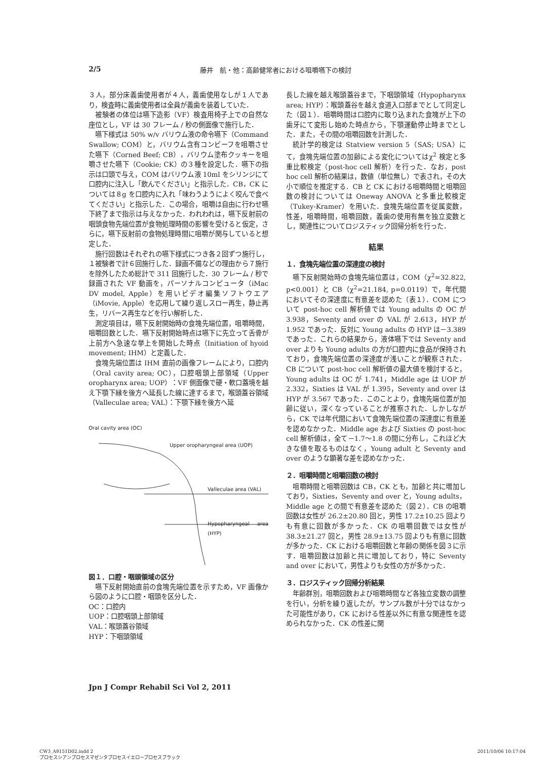2/5 藤井　航・他：高齢健常者における咀嚼嚥下の検討
３人，部分床義歯使用者が４人，義歯使用なしが１人であり，検査時に義歯使用者は全員が義歯を装着していた．
被験者の体位は嚥下造影（VF）検査用椅子上での自然な座位とし，VF は 30 フレーム / 秒の側面像で施行した．
嚥下様式は 50% w/v バリウム液の命令嚥下（Command Swallow; COM）と，バリウム含有コンビーフを咀嚼させた嚥下（Corned Beef; CB），バリウム塗布クッキーを咀嚼させた嚥下（Cookie; CK）の３種を設定した．嚥下の指示は口頭で与え，COM はバリウム液 10ml をシリンジにて口腔内に注入し「飲んでください」と指示した．CB，CK については８g を口腔内に入れ「味わうようによく咬んで食べてください」と指示した．この場合，咀嚼は自由に行わせ嚥下終了まで指示は与えなかった．われわれは，嚥下反射前の咽頭食物先端位置が食物処理時間の影響を受けると仮定，さらに，嚥下反射前の食物処理時間に咀嚼が関与していると想定した．
施行回数はそれぞれの嚥下様式につき各２回ずつ施行し，１被験者で計６回施行した．録画不備などの理由から７施行を除外したため総計で 311 回施行した．30 フレーム / 秒で録画された VF 動画を，パーソナルコンピュータ（iMac DV model, Apple）を用いビデオ編集ソフトウエア（iMovie, Apple）を応用して繰り返しスロー再生，静止再生，リバース再生などを行い解析した．
測定項目は，嚥下反射開始時の食塊先端位置，咀嚼時間，咀嚼回数とした．嚥下反射開始時点は嚥下に先立って舌骨が上前方へ急速な挙上を開始した時点（Initiation of hyoid movement; IHM）と定義した．
食塊先端位置は IHM 直前の画像フレームにより，口腔内（Oral cavity area; OC），口腔咽頭上部領域（Upper oropharynx area; UOP）：VF 側面像で硬・軟口蓋境を越え下顎下縁を後方へ延長した線に達するまで，喉頭蓋谷領域（Valleculae area; VAL）：下顎下縁を後方へ延
Oral cavity area (OC)
Upper oropharyngeal area (UOP)
Valleculae area (VAL)
Hypopharyngeal area (HYP)
図１．口腔・咽頭領域の区分
嚥下反射開始直前の食塊先端位置を示すため，VF 画像から図のように口腔・咽頭を区分した．
OC：口腔内
UOP：口腔咽頭上部領域
VAL：喉頭蓋谷領域
HYP：下咽頭領域
長した線を越え喉頭蓋谷まで，下咽頭領域（Hypopharynx area; HYP）：喉頭蓋谷を越え食道入口部までとして同定した（図１）．咀嚼時間は口腔内に取り込まれた食塊が上下の歯牙にて変形し始めた時点から，下顎運動停止時までとした．また，その間の咀嚼回数を計測した．
統計学的検定は Statview version 5（SAS; USA）にて，食塊先端位置の加齢による変化についてはχ<sup>2</sup> 検定と多重比較検定（post-hoc cell 解析）を行った．なお，post hoc cell 解析の結果は，数値（単位無し）で表され，その大小で順位を推定する．CB と CK における咀嚼時間と咀嚼回数の検討については Oneway ANOVA と多重比較検定（Tukey-Kramer）を用いた．食塊先端位置を従属変数，性差，咀嚼時間，咀嚼回数，義歯の使用有無を独立変数とし，関連性についてロジスティック回帰分析を行った．
結果
１．食塊先端位置の深達度の検討
嚥下反射開始時の食塊先端位置は，COM（χ<sup>2</sup>=32.822, p<0.001）と CB（χ<sup>2</sup>=21.184, p=0.0119）で，年代間においてその深達度に有意差を認めた（表１）．COM について post-hoc cell 解析値では Young adults の OC が 3.938，Seventy and over の VAL が 2.613，HYP が 1.952 であった．反対に Young adults の HYP は－3.389 であった．これらの結果から，液体嚥下では Seventy and over よりも Young adults の方が口腔内に食品が保持されており，食塊先端位置の深達度が浅いことが観察された．CB について post-hoc cell 解析値の最大値を検討すると，Young adults は OC が 1.741，Middle age は UOP が 2.332，Sixties は VAL が 1.395，Seventy and over は HYP が 3.567 であった．このことより，食塊先端位置が加齢に従い，深くなっていることが推察された．しかしながら，CK では年代間において食塊先端位置の深達度に有意差を認めなかった．Middle age および Sixties の post-hoc cell 解析値は，全て－1.7〜1.8 の間に分布し，これほど大きな値を取るものはなく，Young adult と Seventy and over のような顕著な差を認めなかった．
２．咀嚼時間と咀嚼回数の検討
咀嚼時間と咀嚼回数は CB，CK とも，加齢と共に増加しており，Sixties，Seventy and over と，Young adults，Middle age との間で有意差を認めた（図２）．CB の咀嚼回数は女性が 26.2±20.80 回と，男性 17.2±10.25 回よりも有意に回数が多かった．CK の咀嚼回数では女性が 38.3±21.27 回と，男性 28.9±13.75 回よりも有意に回数が多かった．CK における咀嚼回数と年齢の関係を図３に示す．咀嚼回数は加齢と共に増加しており，特に Seventy and over において，男性よりも女性の方が多かった．
３．ロジスティック回帰分析結果
年齢群別，咀嚼回数および咀嚼時間など各独立変数の調整を行い，分析を繰り返したが，サンプル数が十分ではなかった可能性があり，CK における性差以外に有意な関連性を認められなかった．CK の性差に関
Jpn J Compr Rehabil Sci Vol 2, 2011
CW3_A9151D02.indd 2
プロセスシアンプロセスマゼンタプロセスイエロープロセスブラック 2011/10/06 10:17:04